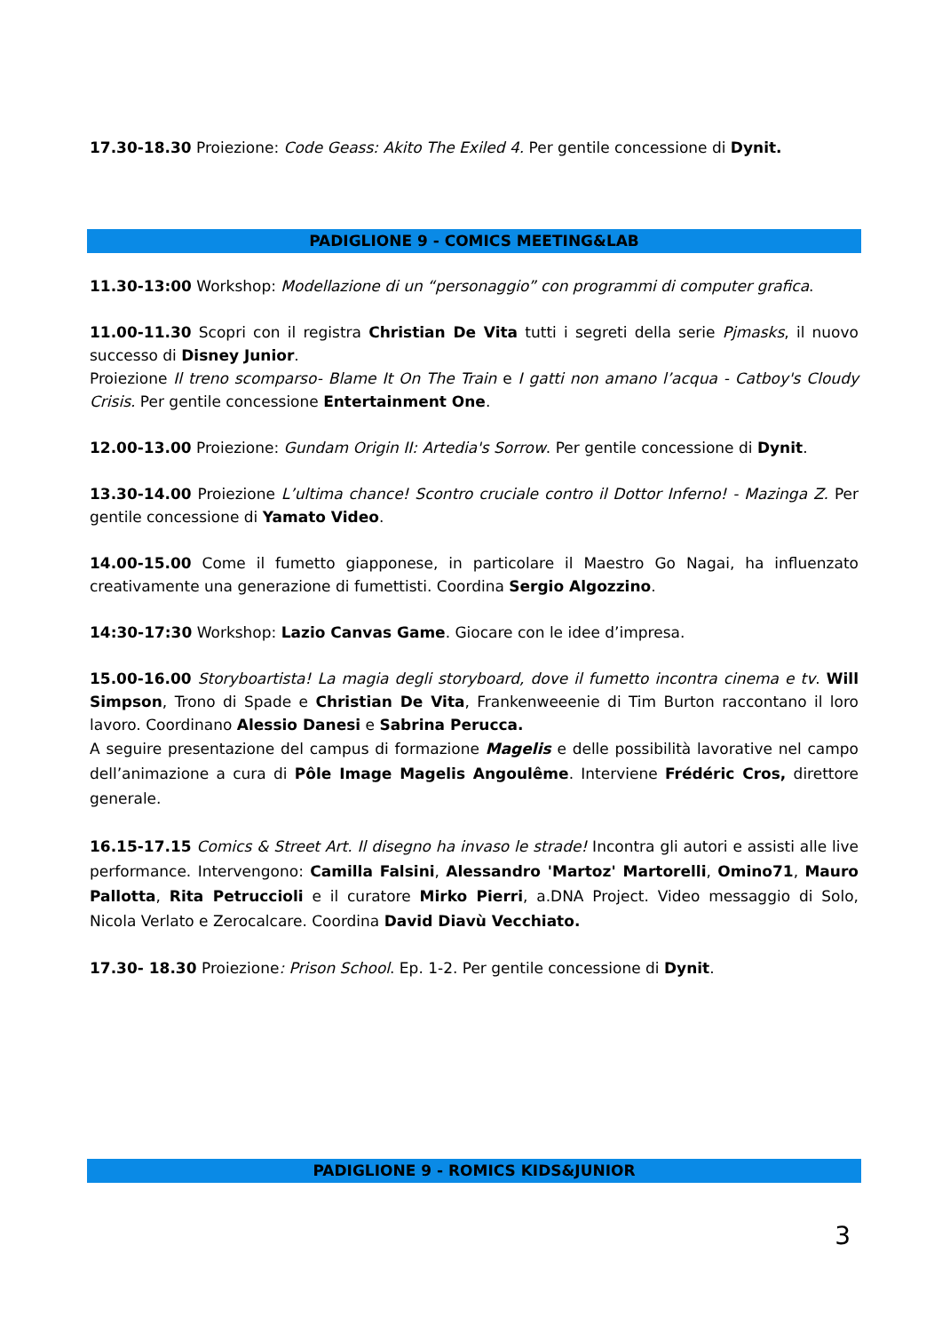17.30-18.30 Proiezione: Code Geass: Akito The Exiled 4. Per gentile concessione di Dynit.
PADIGLIONE 9 - COMICS MEETING&LAB
11.30-13:00 Workshop: Modellazione di un “personaggio” con programmi di computer grafica.
11.00-11.30 Scopri con il registra Christian De Vita tutti i segreti della serie Pjmasks, il nuovo successo di Disney Junior.
Proiezione Il treno scomparso- Blame It On The Train e I gatti non amano l’acqua - Catboy's Cloudy Crisis. Per gentile concessione Entertainment One.
12.00-13.00 Proiezione: Gundam Origin II: Artedia's Sorrow. Per gentile concessione di Dynit.
13.30-14.00 Proiezione L’ultima chance! Scontro cruciale contro il Dottor Inferno! - Mazinga Z. Per gentile concessione di Yamato Video.
14.00-15.00 Come il fumetto giapponese, in particolare il Maestro Go Nagai, ha influenzato creativamente una generazione di fumettisti. Coordina Sergio Algozzino.
14:30-17:30 Workshop: Lazio Canvas Game. Giocare con le idee d’impresa.
15.00-16.00 Storyboartista! La magia degli storyboard, dove il fumetto incontra cinema e tv. Will Simpson, Trono di Spade e Christian De Vita, Frankenweeenie di Tim Burton raccontano il loro lavoro. Coordinano Alessio Danesi e Sabrina Perucca.
A seguire presentazione del campus di formazione Magelis e delle possibilità lavorative nel campo dell’animazione a cura di Pôle Image Magelis Angoulême. Interviene Frédéric Cros, direttore generale.
16.15-17.15 Comics & Street Art. Il disegno ha invaso le strade! Incontra gli autori e assisti alle live performance. Intervengono: Camilla Falsini, Alessandro 'Martoz' Martorelli, Omino71, Mauro Pallotta, Rita Petruccioli e il curatore Mirko Pierri, a.DNA Project. Video messaggio di Solo, Nicola Verlato e Zerocalcare. Coordina David Diavù Vecchiato.
17.30- 18.30 Proiezione: Prison School. Ep. 1-2. Per gentile concessione di Dynit.
PADIGLIONE 9 - ROMICS KIDS&JUNIOR
3